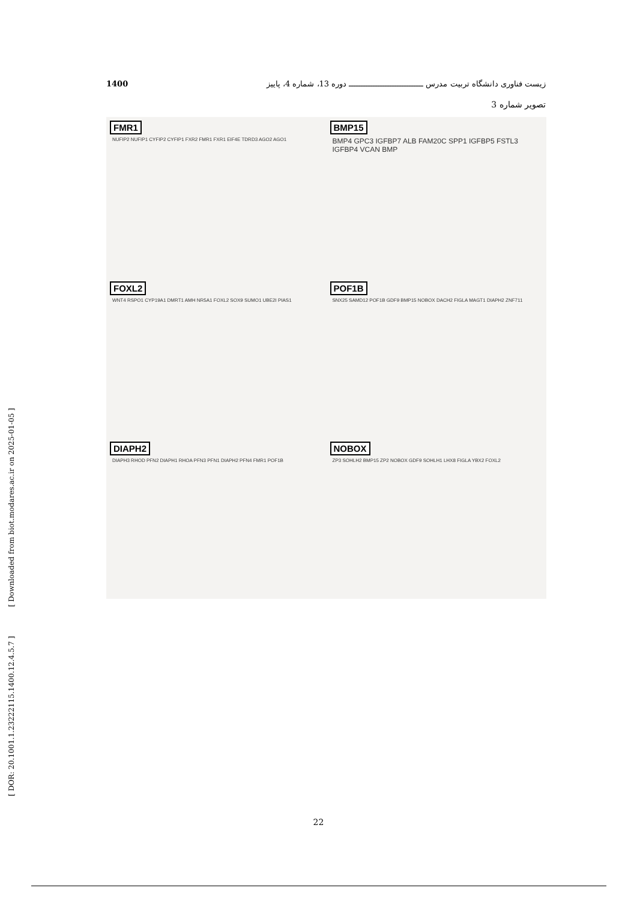زیست فناوری دانشگاه تربیت مدرس ـــــــــــــــــــــــــــــــ دوره 13، شماره 4، پاییز 1400
تصویر شماره 3
FMR1
NUFIP2 NUFIP1 CYFIP2 CYFIP1 FXR2 FMR1 FXR1 EIF4E TDRD3 AGO2 AGO1
BMP15
BMP4 GPC3 IGFBP7 ALB FAM20C SPP1 IGFBP5 FSTL3 IGFBP4 VCAN BMP
FOXL2
WNT4 RSPO1 CYP19A1 DMRT1 AMH NR5A1 FOXL2 SOX9 SUMO1 UBE2I PIAS1
POF1B
SNX25 SAMD12 POF1B GDF9 BMP15 NOBOX DACH2 FIGLA MAGT1 DIAPH2 ZNF711
DIAPH2
DIAPH3 RHOD PFN2 DIAPH1 RHOA PFN3 PFN1 DIAPH2 PFN4 FMR1 POF1B
NOBOX
ZP3 SOHLH2 BMP15 ZP2 NOBOX GDF9 SOHLH1 LHX8 FIGLA YBX2 FOXL2
[ Downloaded from biot.modares.ac.ir on 2025-01-05 ]
[ DOR: 20.1001.1.23222115.1400.12.4.5.7 ]
22